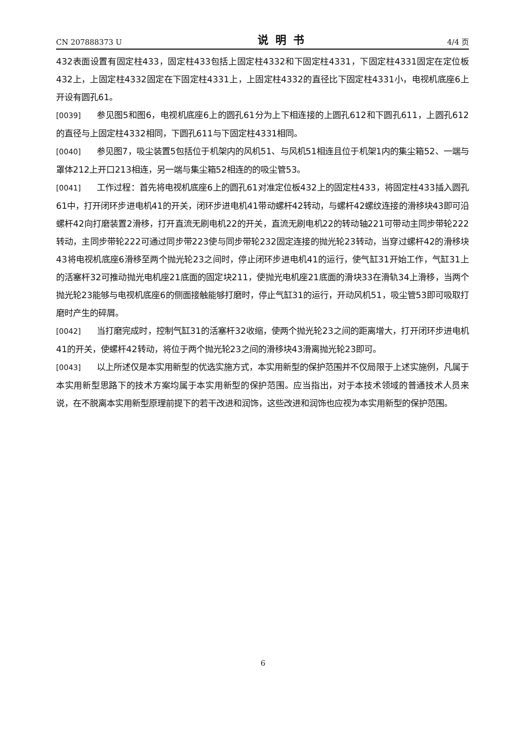CN 207888373 U 说明书 4/4 页
432表面设置有固定柱433，固定柱433包括上固定柱4332和下固定柱4331，下固定柱4331固定在定位板432上，上固定柱4332固定在下固定柱4331上，上固定柱4332的直径比下固定柱4331小，电视机底座6上开设有圆孔61。
[0039] 参见图5和图6，电视机底座6上的圆孔61分为上下相连接的上圆孔612和下圆孔611，上圆孔612的直径与上固定柱4332相同，下圆孔611与下固定柱4331相同。
[0040] 参见图7，吸尘装置5包括位于机架内的风机51、与风机51相连且位于机架1内的集尘箱52、一端与罩体212上开口213相连，另一端与集尘箱52相连的的吸尘管53。
[0041] 工作过程：首先将电视机底座6上的圆孔61对准定位板432上的固定柱433，将固定柱433插入圆孔61中，打开闭环步进电机41的开关，闭环步进电机41带动螺杆42转动，与螺杆42螺纹连接的滑移块43即可沿螺杆42向打磨装置2滑移，打开直流无刷电机22的开关，直流无刷电机22的转动轴221可带动主同步带轮222转动，主同步带轮222可通过同步带223使与同步带轮232固定连接的抛光轮23转动，当穿过螺杆42的滑移块43将电视机底座6滑移至两个抛光轮23之间时，停止闭环步进电机41的运行，使气缸31开始工作，气缸31上的活塞杆32可推动抛光电机座21底面的固定块211，使抛光电机座21底面的滑块33在滑轨34上滑移，当两个抛光轮23能够与电视机底座6的侧面接触能够打磨时，停止气缸31的运行，开动风机51，吸尘管53即可吸取打磨时产生的碎屑。
[0042] 当打磨完成时，控制气缸31的活塞杆32收缩，使两个抛光轮23之间的距离增大，打开闭环步进电机41的开关，使螺杆42转动，将位于两个抛光轮23之间的滑移块43滑离抛光轮23即可。
[0043] 以上所述仅是本实用新型的优选实施方式，本实用新型的保护范围并不仅局限于上述实施例，凡属于本实用新型思路下的技术方案均属于本实用新型的保护范围。应当指出，对于本技术领域的普通技术人员来说，在不脱离本实用新型原理前提下的若干改进和润饰，这些改进和润饰也应视为本实用新型的保护范围。
6